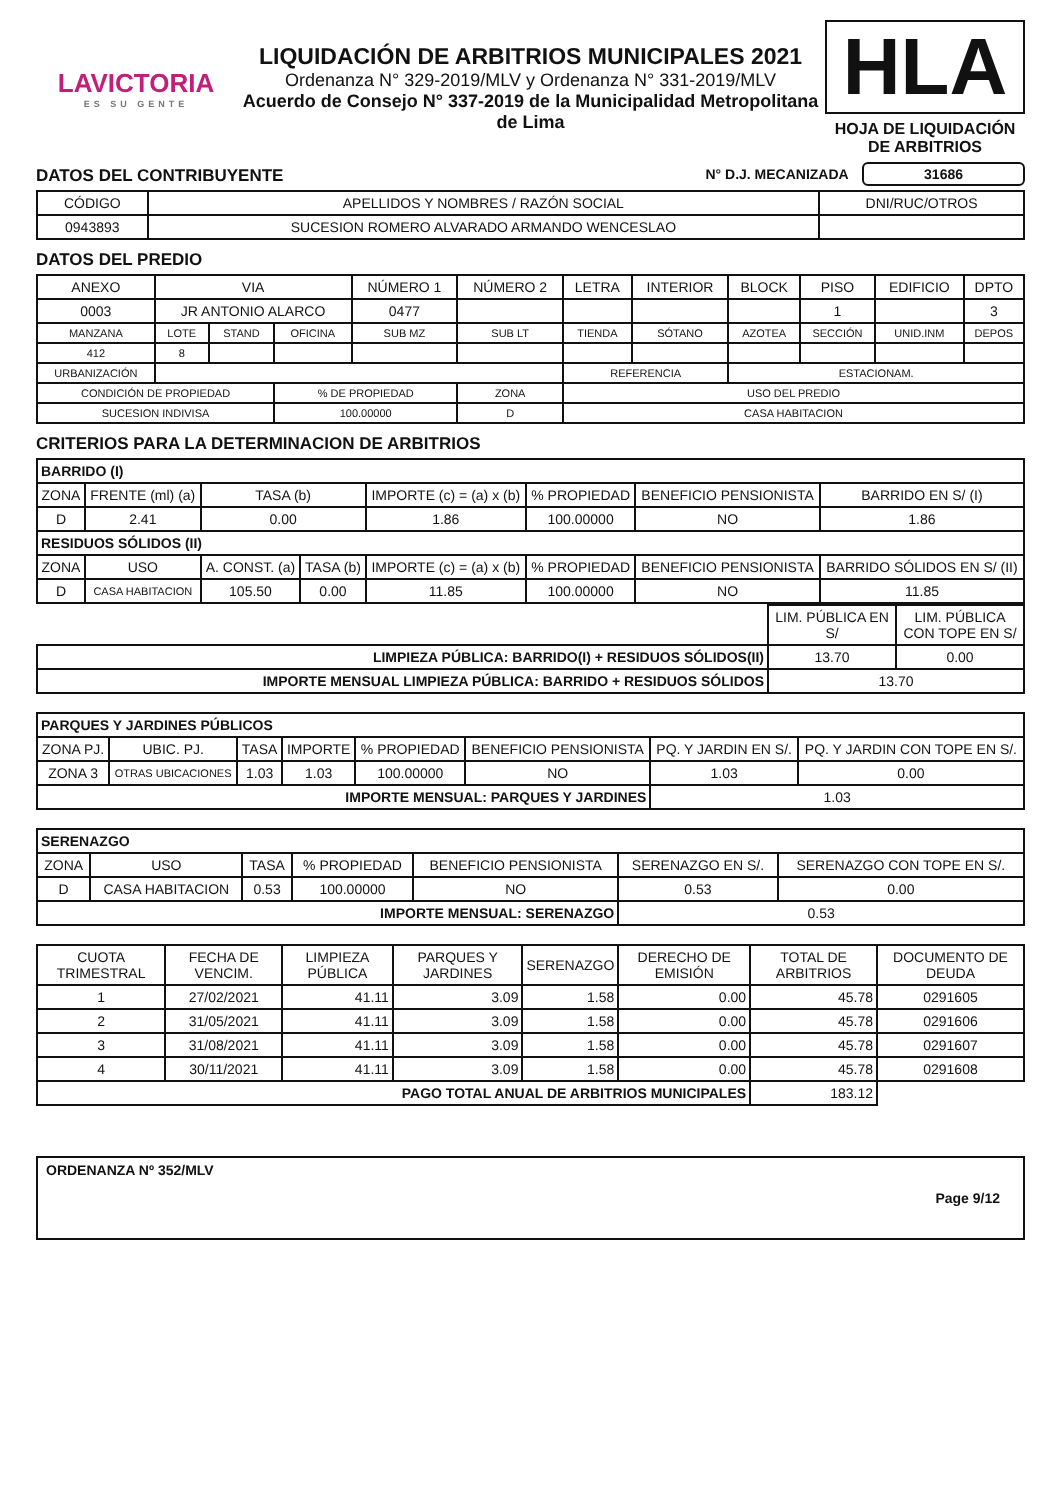LAVICTORIA
ES SU GENTE
LIQUIDACIÓN DE ARBITRIOS MUNICIPALES 2021
Ordenanza N° 329-2019/MLV y Ordenanza N° 331-2019/MLV
Acuerdo de Consejo N° 337-2019 de la Municipalidad Metropolitana de Lima
HLA
HOJA DE LIQUIDACIÓN DE ARBITRIOS
DATOS DEL CONTRIBUYENTE N° D.J. MECANIZADA 31686
| CÓDIGO | APELLIDOS Y NOMBRES / RAZÓN SOCIAL | DNI/RUC/OTROS |
| 0943893 | SUCESION ROMERO ALVARADO ARMANDO WENCESLAO | |
DATOS DEL PREDIO
| ANEXO | VIA | | | NÚMERO 1 | NÚMERO 2 | LETRA | INTERIOR | BLOCK | PISO | EDIFICIO | DPTO |
| 0003 | JR ANTONIO ALARCO | | | 0477 | | | | | 1 | | 3 |
| MANZANA | LOTE | STAND | OFICINA | SUB MZ | SUB LT | TIENDA | SÓTANO | AZOTEA | SECCIÓN | UNID.INM | DEPOS |
| 412 | 8 | | | | | | | | | | |
| URBANIZACIÓN | | | | | | REFERENCIA | | ESTACIONAM. | | | |
| CONDICIÓN DE PROPIEDAD | | | % DE PROPIEDAD | | ZONA | USO DEL PREDIO | | | | | |
| SUCESION INDIVISA | | | 100.00000 | | D | CASA HABITACION | | | | | |
CRITERIOS PARA LA DETERMINACION DE ARBITRIOS
| BARRIDO (I) | | | | | | | |
| ZONA | FRENTE (ml) (a) | TASA (b) | | IMPORTE (c) = (a) x (b) | % PROPIEDAD | BENEFICIO PENSIONISTA | BARRIDO EN S/ (I) |
| D | 2.41 | 0.00 | | 1.86 | 100.00000 | NO | 1.86 |
| RESIDUOS SÓLIDOS (II) | | | | | | | |
| ZONA | USO | A. CONST. (a) | TASA (b) | IMPORTE (c) = (a) x (b) | % PROPIEDAD | BENEFICIO PENSIONISTA | BARRIDO SÓLIDOS EN S/ (II) |
| D | CASA HABITACION | 105.50 | 0.00 | 11.85 | 100.00000 | NO | 11.85 |
| | LIM. PÚBLICA EN S/ | LIM. PÚBLICA CON TOPE EN S/ |
| LIMPIEZA PÚBLICA: BARRIDO(I) + RESIDUOS SÓLIDOS(II) | 13.70 | 0.00 |
| IMPORTE MENSUAL LIMPIEZA PÚBLICA: BARRIDO + RESIDUOS SÓLIDOS | 13.70 | |
| PARQUES Y JARDINES PÚBLICOS | | | | | | | |
| ZONA PJ. | UBIC. PJ. | TASA | IMPORTE | % PROPIEDAD | BENEFICIO PENSIONISTA | PQ. Y JARDIN EN S/. | PQ. Y JARDIN CON TOPE EN S/. |
| ZONA 3 | OTRAS UBICACIONES | 1.03 | 1.03 | 100.00000 | NO | 1.03 | 0.00 |
| IMPORTE MENSUAL: PARQUES Y JARDINES | | | | | | 1.03 | |
| SERENAZGO | | | | | | |
| ZONA | USO | TASA | % PROPIEDAD | BENEFICIO PENSIONISTA | SERENAZGO EN S/. | SERENAZGO CON TOPE EN S/. |
| D | CASA HABITACION | 0.53 | 100.00000 | NO | 0.53 | 0.00 |
| IMPORTE MENSUAL: SERENAZGO | | | | | 0.53 | |
| CUOTA TRIMESTRAL | FECHA DE VENCIM. | LIMPIEZA PÚBLICA | PARQUES Y JARDINES | SERENAZGO | DERECHO DE EMISIÓN | TOTAL DE ARBITRIOS | DOCUMENTO DE DEUDA |
| 1 | 27/02/2021 | 41.11 | 3.09 | 1.58 | 0.00 | 45.78 | 0291605 |
| 2 | 31/05/2021 | 41.11 | 3.09 | 1.58 | 0.00 | 45.78 | 0291606 |
| 3 | 31/08/2021 | 41.11 | 3.09 | 1.58 | 0.00 | 45.78 | 0291607 |
| 4 | 30/11/2021 | 41.11 | 3.09 | 1.58 | 0.00 | 45.78 | 0291608 |
| PAGO TOTAL ANUAL DE ARBITRIOS MUNICIPALES | | | | | | 183.12 | |
ORDENANZA Nº 352/MLV
Page 9/12